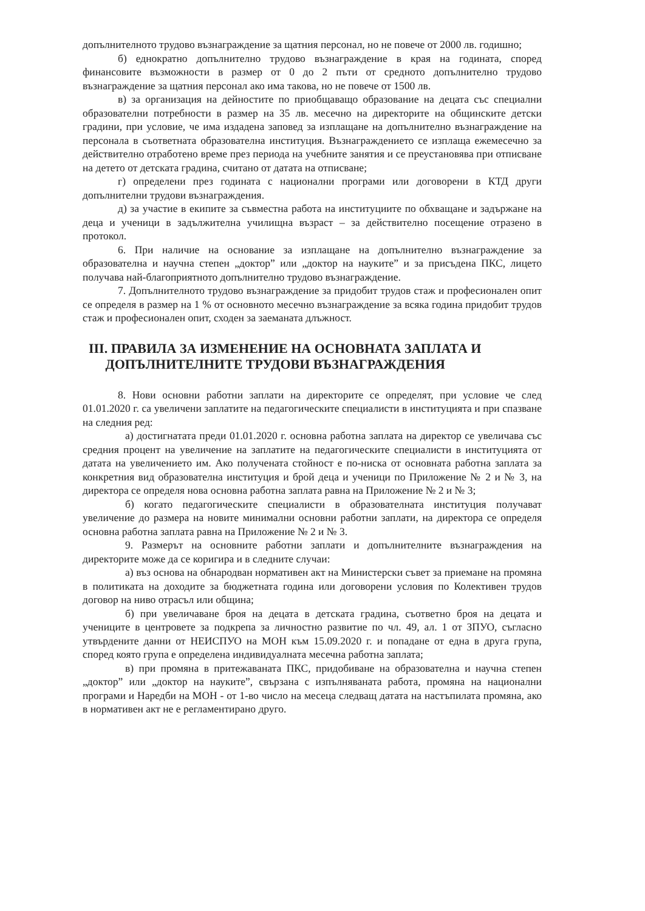допълнителното трудово възнаграждение за щатния персонал, но не повече от 2000 лв. годишно;
б) еднократно допълнително трудово възнаграждение в края на годината, според финансовите възможности в размер от 0 до 2 пъти от средното допълнително трудово възнаграждение за щатния персонал ако има такова, но не повече от 1500 лв.
в) за организация на дейностите по приобщаващо образование на децата със специални образователни потребности в размер на 35 лв. месечно на директорите на общинските детски градини, при условие, че има издадена заповед за изплащане на допълнително възнаграждение на персонала в съответната образователна институция. Възнаграждението се изплаща ежемесечно за действително отработено време през периода на учебните занятия и се преустановява при отписване на детето от детската градина, считано от датата на отписване;
г) определени през годината с национални програми или договорени в КТД други допълнителни трудови възнаграждения.
д) за участие в екипите за съвместна работа на институциите по обхващане и задържане на деца и ученици в задължителна училищна възраст – за действително посещение отразено в протокол.
6. При наличие на основание за изплащане на допълнително възнаграждение за образователна и научна степен „доктор” или „доктор на науките” и за присъдена ПКС, лицето получава най-благоприятното допълнително трудово възнаграждение.
7. Допълнителното трудово възнаграждение за придобит трудов стаж и професионален опит се определя в размер на 1 % от основното месечно възнаграждение за всяка година придобит трудов стаж и професионален опит, сходен за заеманата длъжност.
III. ПРАВИЛА ЗА ИЗМЕНЕНИЕ НА ОСНОВНАТА ЗАПЛАТА И
ДОПЪЛНИТЕЛНИТЕ ТРУДОВИ ВЪЗНАГРАЖДЕНИЯ
8. Нови основни работни заплати на директорите се определят, при условие че след 01.01.2020 г. са увеличени заплатите на педагогическите специалисти в институцията и при спазване на следния ред:
а) достигнатата преди 01.01.2020 г. основна работна заплата на директор се увеличава със средния процент на увеличение на заплатите на педагогическите специалисти в институцията от датата на увеличението им. Ако получената стойност е по-ниска от основната работна заплата за конкретния вид образователна институция и брой деца и ученици по Приложение № 2 и № 3, на директора се определя нова основна работна заплата равна на Приложение № 2 и № 3;
б) когато педагогическите специалисти в образователната институция получават увеличение до размера на новите минимални основни работни заплати, на директора се определя основна работна заплата равна на Приложение № 2 и № 3.
9. Размерът на основните работни заплати и допълнителните възнаграждения на директорите може да се коригира и в следните случаи:
а) въз основа на обнародван нормативен акт на Министерски съвет за приемане на промяна в политиката на доходите за бюджетната година или договорени условия по Колективен трудов договор на ниво отрасъл или община;
б) при увеличаване броя на децата в детската градина, съответно броя на децата и учениците в центровете за подкрепа за личностно развитие по чл. 49, ал. 1 от ЗПУО, съгласно утвърдените данни от НЕИСПУО на МОН към 15.09.2020 г. и попадане от една в друга група, според която група е определена индивидуалната месечна работна заплата;
в) при промяна в притежаваната ПКС, придобиване на образователна и научна степен „доктор” или „доктор на науките”, свързана с изпълняваната работа, промяна на национални програми и Наредби на МОН - от 1-во число на месеца следващ датата на настъпилата промяна, ако в нормативен акт не е регламентирано друго.